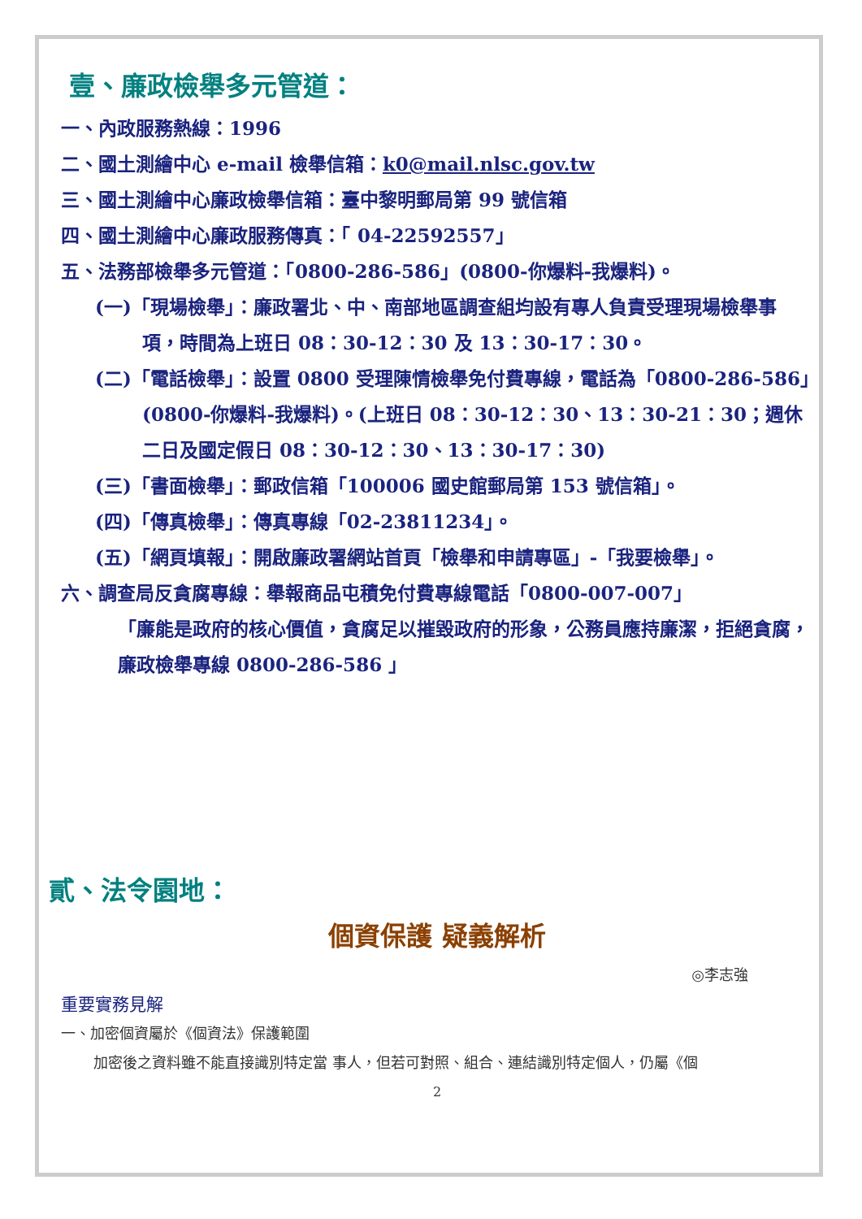壹、廉政檢舉多元管道：
一、內政服務熱線：1996
二、國土測繪中心 e-mail 檢舉信箱：k0@mail.nlsc.gov.tw
三、國土測繪中心廉政檢舉信箱：臺中黎明郵局第 99 號信箱
四、國土測繪中心廉政服務傳真：「 04-22592557」
五、法務部檢舉多元管道：「0800-286-586」(0800-你爆料-我爆料)。
(一)「現場檢舉」：廉政署北、中、南部地區調查組均設有專人負責受理現場檢舉事項，時間為上班日 08：30-12：30 及 13：30-17：30。
(二)「電話檢舉」：設置 0800 受理陳情檢舉免付費專線，電話為「0800-286-586」(0800-你爆料-我爆料)。(上班日 08：30-12：30、13：30-21：30；週休二日及國定假日 08：30-12：30、13：30-17：30)
(三)「書面檢舉」：郵政信箱「100006 國史館郵局第 153 號信箱」。
(四)「傳真檢舉」：傳真專線「02-23811234」。
(五)「網頁填報」：開啟廉政署網站首頁「檢舉和申請專區」-「我要檢舉」。
六、調查局反貪腐專線：舉報商品屯積免付費專線電話「0800-007-007」
「廉能是政府的核心價值，貪腐足以摧毀政府的形象，公務員應持廉潔，拒絕貪腐，廉政檢舉專線 0800-286-586 」
貳、法令園地：
個資保護 疑義解析
◎李志強
重要實務見解
一、加密個資屬於《個資法》保護範圍
加密後之資料雖不能直接識別特定當 事人，但若可對照、組合、連結識別特定個人，仍屬《個
2